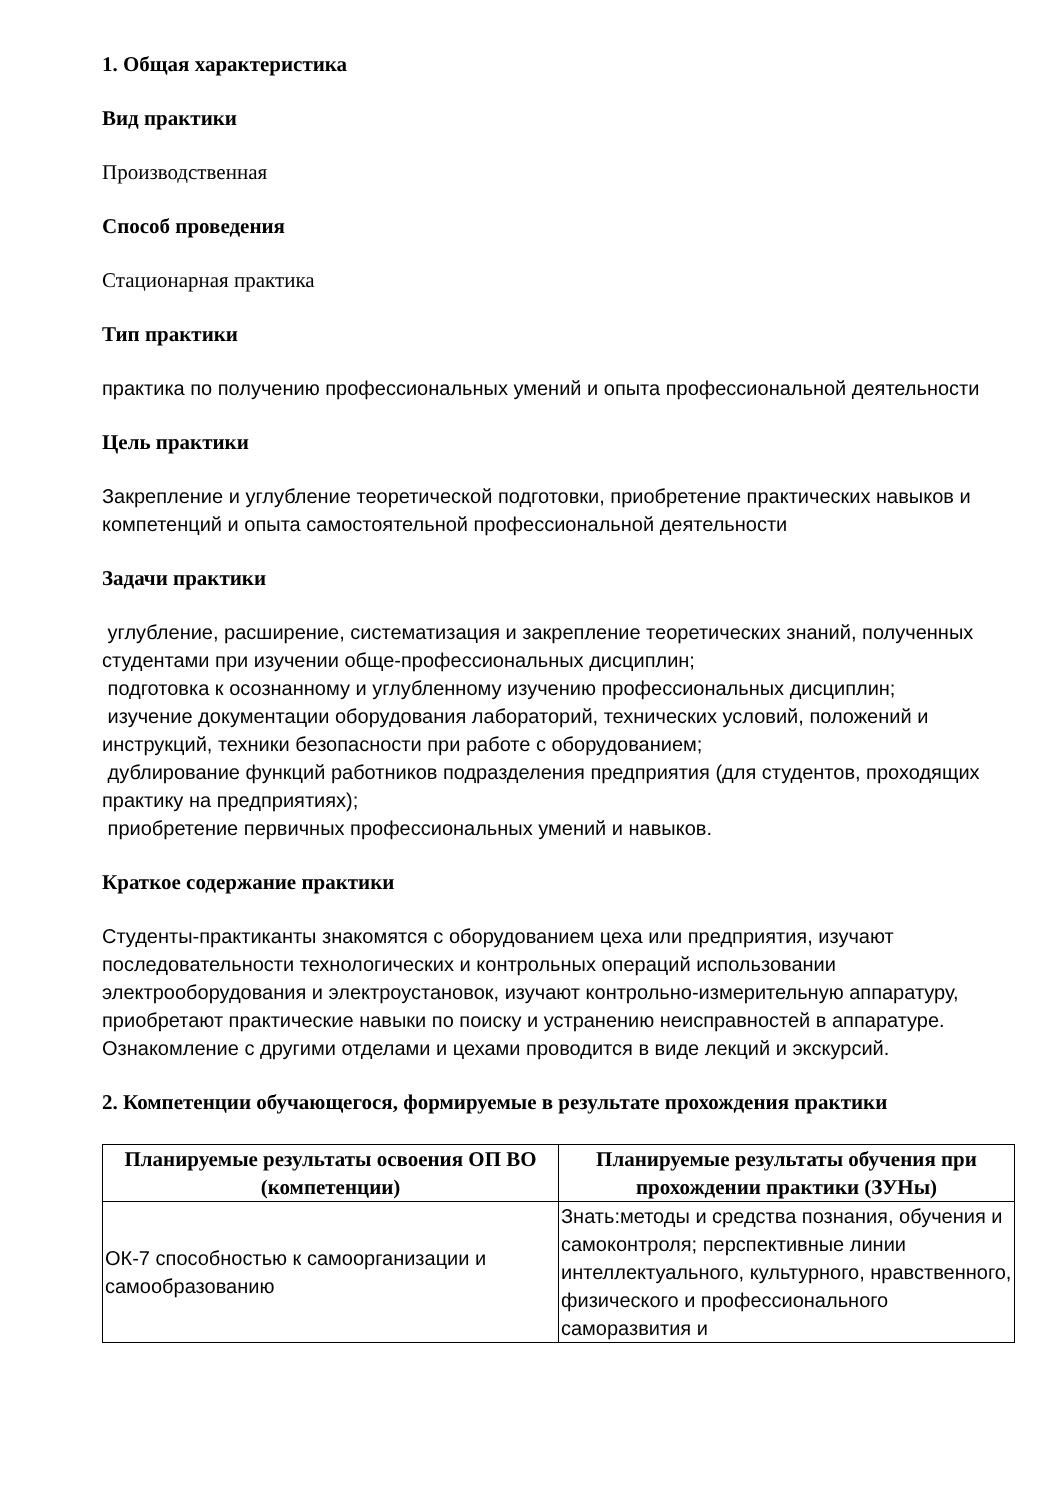1. Общая характеристика
Вид практики
Производственная
Способ проведения
Стационарная практика
Тип практики
практика по получению профессиональных умений и опыта профессиональной деятельности
Цель практики
Закрепление и углубление теоретической подготовки, приобретение практических навыков и компетенций и опыта самостоятельной профессиональной деятельности
Задачи практики
углубление, расширение, систематизация и закрепление теоретических знаний, полученных студентами при изучении обще-профессиональных дисциплин;
подготовка к осознанному и углубленному изучению профессиональных дисциплин;
изучение документации оборудования лабораторий, технических условий, положений и инструкций, техники безопасности при работе с оборудованием;
дублирование функций работников подразделения предприятия (для студентов, проходящих практику на предприятиях);
приобретение первичных профессиональных умений и навыков.
Краткое содержание практики
Студенты-практиканты знакомятся с оборудованием цеха или предприятия, изучают последовательности технологических и контрольных операций использовании электрооборудования и электроустановок, изучают контрольно-измерительную аппаратуру, приобретают практические навыки по поиску и устранению неисправностей в аппаратуре. Ознакомление с другими отделами и цехами проводится в виде лекций и экскурсий.
2. Компетенции обучающегося, формируемые в результате прохождения практики
| Планируемые результаты освоения ОП ВО (компетенции) | Планируемые результаты обучения при прохождении практики (ЗУНы) |
| --- | --- |
| ОК-7 способностью к самоорганизации и самообразованию | Знать:методы и средства познания, обучения и самоконтроля; перспективные линии интеллектуального, культурного, нравственного, физического и профессионального саморазвития и |